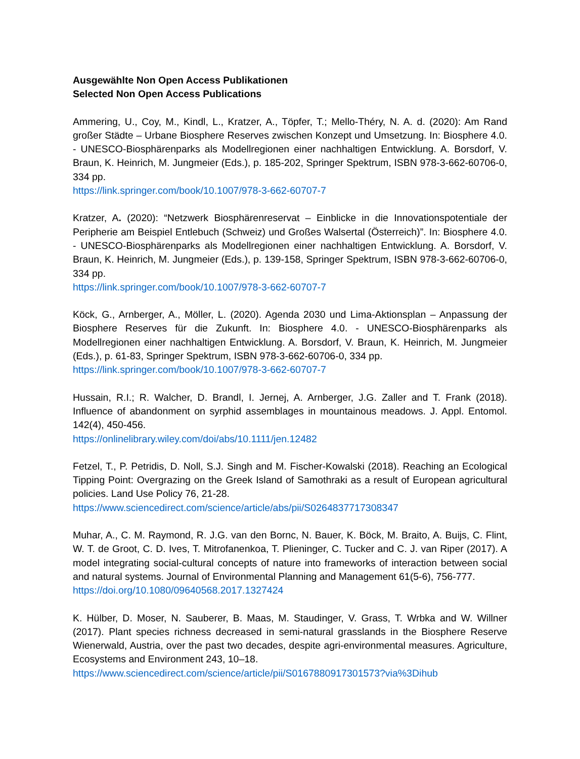Ausgewählte Non Open Access Publikationen
Selected Non Open Access Publications
Ammering, U., Coy, M., Kindl, L., Kratzer, A., Töpfer, T.; Mello-Théry, N. A. d. (2020): Am Rand großer Städte – Urbane Biosphere Reserves zwischen Konzept und Umsetzung. In: Biosphere 4.0. - UNESCO-Biosphärenparks als Modellregionen einer nachhaltigen Entwicklung. A. Borsdorf, V. Braun, K. Heinrich, M. Jungmeier (Eds.), p. 185-202, Springer Spektrum, ISBN 978-3-662-60706-0, 334 pp.
https://link.springer.com/book/10.1007/978-3-662-60707-7
Kratzer, A. (2020): “Netzwerk Biosphärenreservat – Einblicke in die Innovationspotentiale der Peripherie am Beispiel Entlebuch (Schweiz) und Großes Walsertal (Österreich)”. In: Biosphere 4.0. - UNESCO-Biosphärenparks als Modellregionen einer nachhaltigen Entwicklung. A. Borsdorf, V. Braun, K. Heinrich, M. Jungmeier (Eds.), p. 139-158, Springer Spektrum, ISBN 978-3-662-60706-0, 334 pp.
https://link.springer.com/book/10.1007/978-3-662-60707-7
Köck, G., Arnberger, A., Möller, L. (2020). Agenda 2030 und Lima-Aktionsplan – Anpassung der Biosphere Reserves für die Zukunft. In: Biosphere 4.0. - UNESCO-Biosphärenparks als Modellregionen einer nachhaltigen Entwicklung. A. Borsdorf, V. Braun, K. Heinrich, M. Jungmeier (Eds.), p. 61-83, Springer Spektrum, ISBN 978-3-662-60706-0, 334 pp.
https://link.springer.com/book/10.1007/978-3-662-60707-7
Hussain, R.I.; R. Walcher, D. Brandl, I. Jernej, A. Arnberger, J.G. Zaller and T. Frank (2018). Influence of abandonment on syrphid assemblages in mountainous meadows. J. Appl. Entomol. 142(4), 450-456.
https://onlinelibrary.wiley.com/doi/abs/10.1111/jen.12482
Fetzel, T., P. Petridis, D. Noll, S.J. Singh and M. Fischer-Kowalski (2018). Reaching an Ecological Tipping Point: Overgrazing on the Greek Island of Samothraki as a result of European agricultural policies. Land Use Policy 76, 21-28.
https://www.sciencedirect.com/science/article/abs/pii/S0264837717308347
Muhar, A., C. M. Raymond, R. J.G. van den Bornc, N. Bauer, K. Böck, M. Braito, A. Buijs, C. Flint, W. T. de Groot, C. D. Ives, T. Mitrofanenkoa, T. Plieninger, C. Tucker and C. J. van Riper (2017). A model integrating social-cultural concepts of nature into frameworks of interaction between social and natural systems. Journal of Environmental Planning and Management 61(5-6), 756-777.
https://doi.org/10.1080/09640568.2017.1327424
K. Hülber, D. Moser, N. Sauberer, B. Maas, M. Staudinger, V. Grass, T. Wrbka and W. Willner (2017). Plant species richness decreased in semi-natural grasslands in the Biosphere Reserve Wienerwald, Austria, over the past two decades, despite agri-environmental measures. Agriculture, Ecosystems and Environment 243, 10–18.
https://www.sciencedirect.com/science/article/pii/S0167880917301573?via%3Dihub